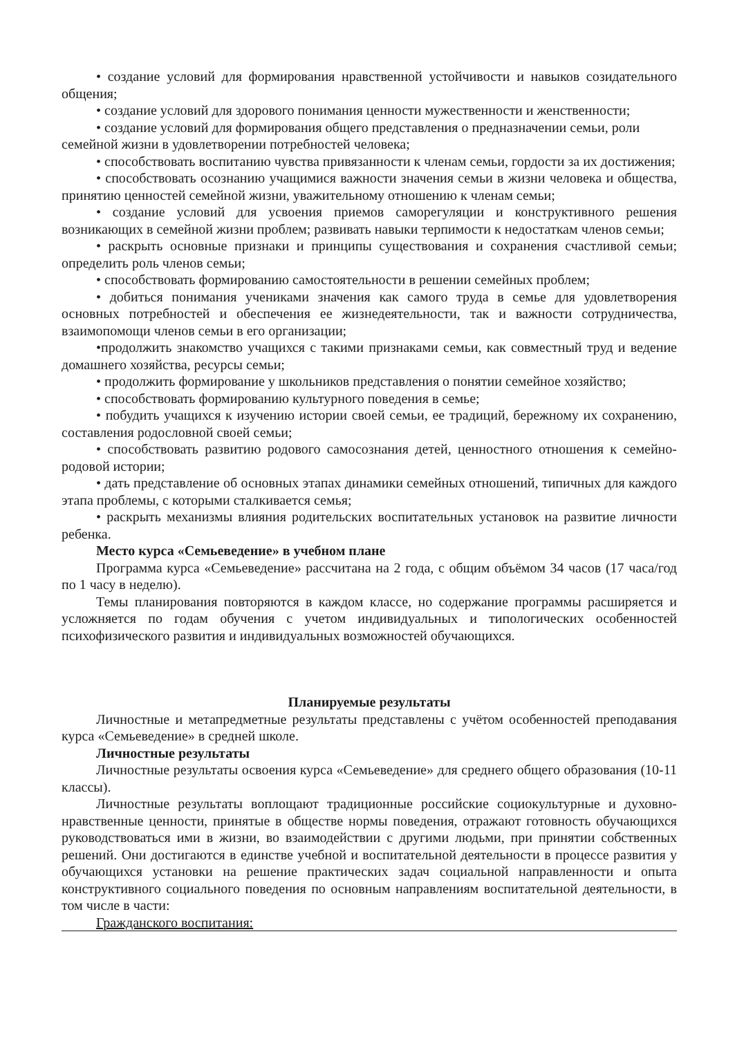• создание условий для формирования нравственной устойчивости и навыков созидательного общения;
• создание условий для здорового понимания ценности мужественности и женственности;
• создание условий для формирования общего представления о предназначении семьи, роли
семейной жизни в удовлетворении потребностей человека;
• способствовать воспитанию чувства привязанности к членам семьи, гордости за их достижения;
• способствовать осознанию учащимися важности значения семьи в жизни человека и общества, принятию ценностей семейной жизни, уважительному отношению к членам семьи;
• создание условий для усвоения приемов саморегуляции и конструктивного решения возникающих в семейной жизни проблем; развивать навыки терпимости к недостаткам членов семьи;
• раскрыть основные признаки и принципы существования и сохранения счастливой семьи; определить роль членов семьи;
• способствовать формированию самостоятельности в решении семейных проблем;
• добиться понимания учениками значения как самого труда в семье для удовлетворения основных потребностей и обеспечения ее жизнедеятельности, так и важности сотрудничества, взаимопомощи членов семьи в его организации;
•продолжить знакомство учащихся с такими признаками семьи, как совместный труд и ведение домашнего хозяйства, ресурсы семьи;
• продолжить формирование у школьников представления о понятии семейное хозяйство;
• способствовать формированию культурного поведения в семье;
• побудить учащихся к изучению истории своей семьи, ее традиций, бережному их сохранению, составления родословной своей семьи;
• способствовать развитию родового самосознания детей, ценностного отношения к семейно-родовой истории;
• дать представление об основных этапах динамики семейных отношений, типичных для каждого этапа проблемы, с которыми сталкивается семья;
• раскрыть механизмы влияния родительских воспитательных установок на развитие личности ребенка.
Место курса «Семьеведение» в учебном плане
Программа курса «Семьеведение» рассчитана на 2 года, с общим объёмом 34 часов (17 часа/год по 1 часу в неделю).
Темы планирования повторяются в каждом классе, но содержание программы расширяется и усложняется по годам обучения с учетом индивидуальных и типологических особенностей психофизического развития и индивидуальных возможностей обучающихся.
Планируемые результаты
Личностные и метапредметные результаты представлены с учётом особенностей преподавания курса «Семьеведение» в средней школе.
Личностные результаты
Личностные результаты освоения курса «Семьеведение» для среднего общего образования (10-11 классы).
Личностные результаты воплощают традиционные российские социокультурные и духовно-нравственные ценности, принятые в обществе нормы поведения, отражают готовность обучающихся руководствоваться ими в жизни, во взаимодействии с другими людьми, при принятии собственных решений. Они достигаются в единстве учебной и воспитательной деятельности в процессе развития у обучающихся установки на решение практических задач социальной направленности и опыта конструктивного социального поведения по основным направлениям воспитательной деятельности, в том числе в части:
Гражданского воспитания: